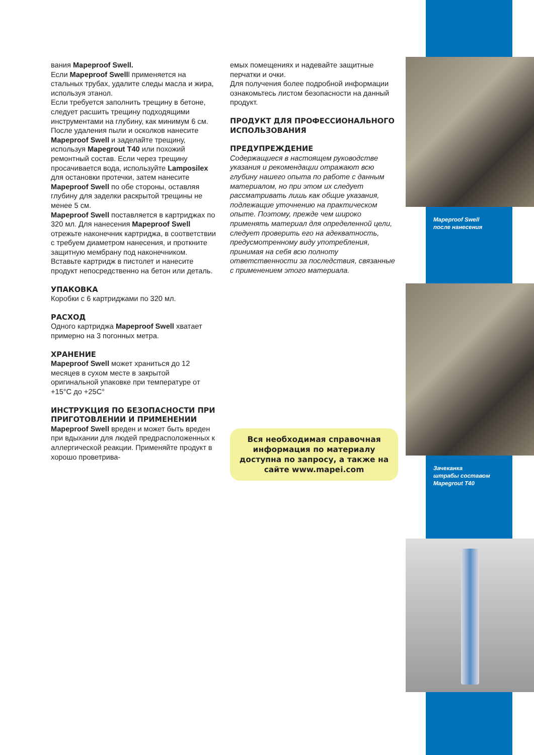вания Mapeproof Swell.
Если Mapeproof Swelll применяется на стальных трубах, удалите следы масла и жира, используя этанол.
Если требуется заполнить трещину в бетоне, следует расшить трещину подходящими инструментами на глубину, как минимум 6 см. После удаления пыли и осколков нанесите Mapeproof Swell и заделайте трещину, используя Mapegrout T40 или похожий ремонтный состав. Если через трещину просачивается вода, используйте Lamposilex для остановки протечки, затем нанесите Mapeproof Swell по обе стороны, оставляя глубину для заделки раскрытой трещины не менее 5 см.
Mapeproof Swell поставляется в картриджах по 320 мл. Для нанесения Mapeproof Swell отрежьте наконечник картриджа, в соответствии с требуем диаметром нанесения, и проткните защитную мембрану под наконечником. Вставьте картридж в пистолет и нанесите продукт непосредственно на бетон или деталь.
УПАКОВКА
Коробки с 6 картриджами по 320 мл.
РАСХОД
Одного картриджа Mapeproof Swell хватает примерно на 3 погонных метра.
ХРАНЕНИЕ
Mapeproof Swell может храниться до 12 месяцев в сухом месте в закрытой оригинальной упаковке при температуре от +15°C до +25C°
ИНСТРУКЦИЯ ПО БЕЗОПАСНОСТИ ПРИ ПРИГОТОВЛЕНИИ И ПРИМЕНЕНИИ
Mapeproof Swell вреден и может быть вреден при вдыхании для людей предрасположенных к аллергической реакции. Применяйте продукт в хорошо проветрива-
емых помещениях и надевайте защитные перчатки и очки.
Для получения более подробной информации ознакомьтесь листом безопасности на данный продукт.
ПРОДУКТ ДЛЯ ПРОФЕССИОНАЛЬНОГО ИСПОЛЬЗОВАНИЯ
ПРЕДУПРЕЖДЕНИЕ
Содержащиеся в настоящем руководстве указания и рекомендации отражают всю глубину нашего опыта по работе с данным материалом, но при этом их следует рассматривать лишь как общие указания, подлежащие уточнению на практическом опыте. Поэтому, прежде чем широко применять материал для определенной цели, следует проверить его на адекватность, предусмотренному виду употребления, принимая на себя всю полноту ответственности за последствия, связанные с применением этого материала.
Вся необходимая справочная информация по материалу доступна по запросу, а также на сайте www.mapei.com
Mapeproof Swell
после нанесения
Зачеканка
штрабы составом
Mapegrout T40